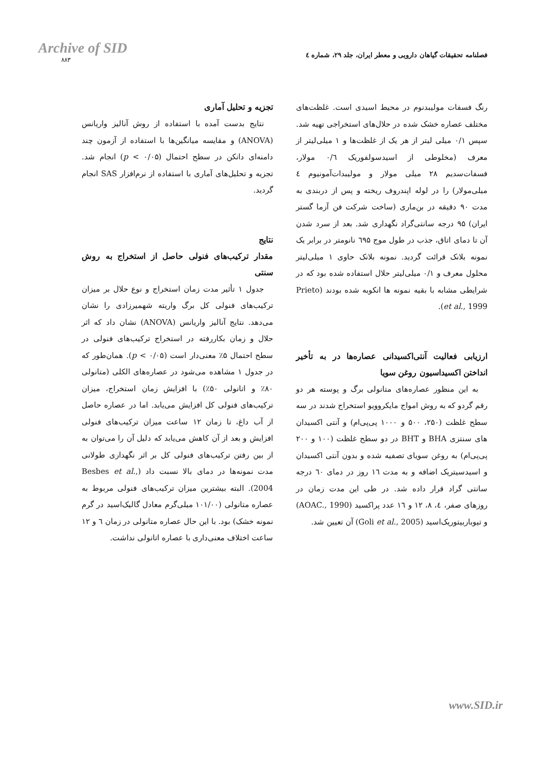Archive of SID
۸۸۳
فصلنامه تحقیقات گیاهان دارویی و معطر ایران، جلد ۲۹، شماره ٤
رنگ فسفات مولیبدنوم در محیط اسیدی است. غلظت‌های مختلف عصاره خشک شده در حلال‌های استخراجی تهیه شد. سپس ۰/۱ میلی لیتر از هر یک از غلظت‌ها و ۱ میلی‌لیتر از معرف (مخلوطی از اسیدسولفوریک ۰/٦ مولار، فسفات‌سدیم ۲۸ میلی مولار و مولیبدات‌آمونیوم ٤ میلی‌مولار) را در لوله اپندروف ریخته و پس از دربندی به مدت ۹۰ دقیقه در بن‌ماری (ساخت شرکت فن آزما گستر ایران) ۹۵ درجه سانتی‌گراد نگهداری شد. بعد از سرد شدن آن تا دمای اتاق، جذب در طول موج ٦۹۵ نانومتر در برابر یک نمونه بلانک قرائت گردید. نمونه بلانک حاوی ۱ میلی‌لیتر محلول معرف و ۰/۱ میلی‌لیتر حلال استفاده شده بود که در شرایطی مشابه با بقیه نمونه ها انکوبه شده بودند (Prieto et al., 1999).
ارزیابی فعالیت آنتی‌اکسیدانی عصاره‌ها در به تأخیر انداختن اکسیداسیون روغن سویا
به این منظور عصاره‌های متانولی برگ و پوسته هر دو رقم گردو که به روش امواج مایکروویو استخراج شدند در سه سطح غلظت (۲۵۰، ۵۰۰ و ۱۰۰۰ پی‌پی‌ام) و آنتی اکسیدان های سنتزی BHA و BHT در دو سطح غلظت (۱۰۰ و ۲۰۰ پی‌پی‌ام) به روغن سویای تصفیه شده و بدون آنتی اکسیدان و اسیدسیتریک اضافه و به مدت ۱٦ روز در دمای ٦۰ درجه سانتی گراد قرار داده شد. در طی این مدت زمان در روزهای صفر، ٤، ۸، ۱۲ و ۱٦ عدد پراکسید (AOAC., 1990) و تیوباربیتوریک‌اسید (Goli et al., 2005) آن تعیین شد.
تجزیه و تحلیل آماری
نتایج بدست آمده با استفاده از روش آنالیز واریانس (ANOVA) و مقایسه میانگین‌ها با استفاده از آزمون چند دامنه‌ای دانکن در سطح احتمال (p < ۰/۰۵) انجام شد. تجزیه و تحلیل‌های آماری با استفاده از نرم‌افزار SAS انجام گردید.
نتایج
مقدار ترکیب‌های فنولی حاصل از استخراج به روش سنتی
جدول ۱ تأثیر مدت زمان استخراج و نوع حلال بر میزان ترکیب‌های فنولی کل برگ واریته شهمیرزادی را نشان می‌دهد. نتایج آنالیز واریانس (ANOVA) نشان داد که اثر حلال و زمان بکاررفته در استخراج ترکیب‌های فنولی در سطح احتمال ۵٪ معنی‌دار است (p < ۰/۰۵). همان‌طور که در جدول ۱ مشاهده می‌شود در عصاره‌های الکلی (متانولی ۸۰٪ و اتانولی ۵۰٪) با افزایش زمان استخراج، میزان ترکیب‌های فنولی کل افزایش می‌یابد. اما در عصاره حاصل از آب داغ، تا زمان ۱۲ ساعت میزان ترکیب‌های فنولی افزایش و بعد از آن کاهش می‌یابد که دلیل آن را می‌توان به از بین رفتن ترکیب‌های فنولی کل بر اثر نگهداری طولانی مدت نمونه‌ها در دمای بالا نسبت داد (Besbes et al., 2004). البته بیشترین میزان ترکیب‌های فنولی مربوط به عصاره متانولی (۱۰۱/۰۰ میلی‌گرم معادل گالیک‌اسید در گرم نمونه خشک) بود. با این حال عصاره متانولی در زمان ٦ و ۱۲ ساعت اختلاف معنی‌داری با عصاره اتانولی نداشت.
www.SID.ir